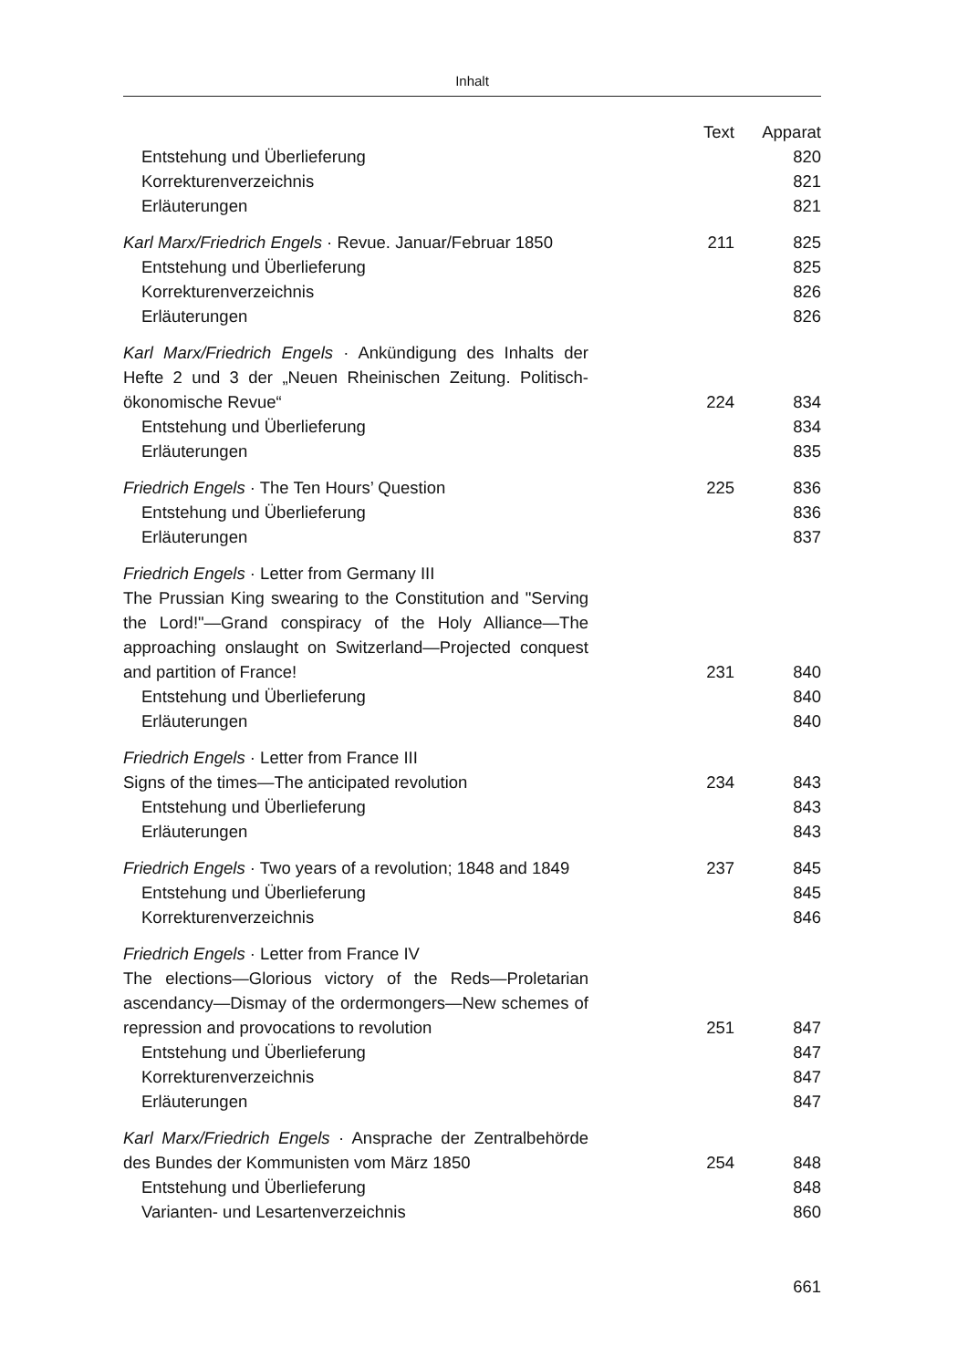Inhalt
| | Text | Apparat |
| --- | --- | --- |
| Entstehung und Überlieferung | | 820 |
| Korrekturenverzeichnis | | 821 |
| Erläuterungen | | 821 |
| Karl Marx/Friedrich Engels · Revue. Januar/Februar 1850 | 211 | 825 |
| Entstehung und Überlieferung | | 825 |
| Korrekturenverzeichnis | | 826 |
| Erläuterungen | | 826 |
| Karl Marx/Friedrich Engels · Ankündigung des Inhalts der Hefte 2 und 3 der „Neuen Rheinischen Zeitung. Politisch-ökonomische Revue“ | 224 | 834 |
| Entstehung und Überlieferung | | 834 |
| Erläuterungen | | 835 |
| Friedrich Engels · The Ten Hours’ Question | 225 | 836 |
| Entstehung und Überlieferung | | 836 |
| Erläuterungen | | 837 |
| Friedrich Engels · Letter from Germany III The Prussian King swearing to the Constitution and "Serving the Lord!"—Grand conspiracy of the Holy Alliance—The approaching onslaught on Switzerland—Projected conquest and partition of France! | 231 | 840 |
| Entstehung und Überlieferung | | 840 |
| Erläuterungen | | 840 |
| Friedrich Engels · Letter from France III Signs of the times—The anticipated revolution | 234 | 843 |
| Entstehung und Überlieferung | | 843 |
| Erläuterungen | | 843 |
| Friedrich Engels · Two years of a revolution; 1848 and 1849 | 237 | 845 |
| Entstehung und Überlieferung | | 845 |
| Korrekturenverzeichnis | | 846 |
| Friedrich Engels · Letter from France IV The elections—Glorious victory of the Reds—Proletarian ascendancy—Dismay of the ordermongers—New schemes of repression and provocations to revolution | 251 | 847 |
| Entstehung und Überlieferung | | 847 |
| Korrekturenverzeichnis | | 847 |
| Erläuterungen | | 847 |
| Karl Marx/Friedrich Engels · Ansprache der Zentralbehörde des Bundes der Kommunisten vom März 1850 | 254 | 848 |
| Entstehung und Überlieferung | | 848 |
| Varianten- und Lesartenverzeichnis | | 860 |
661